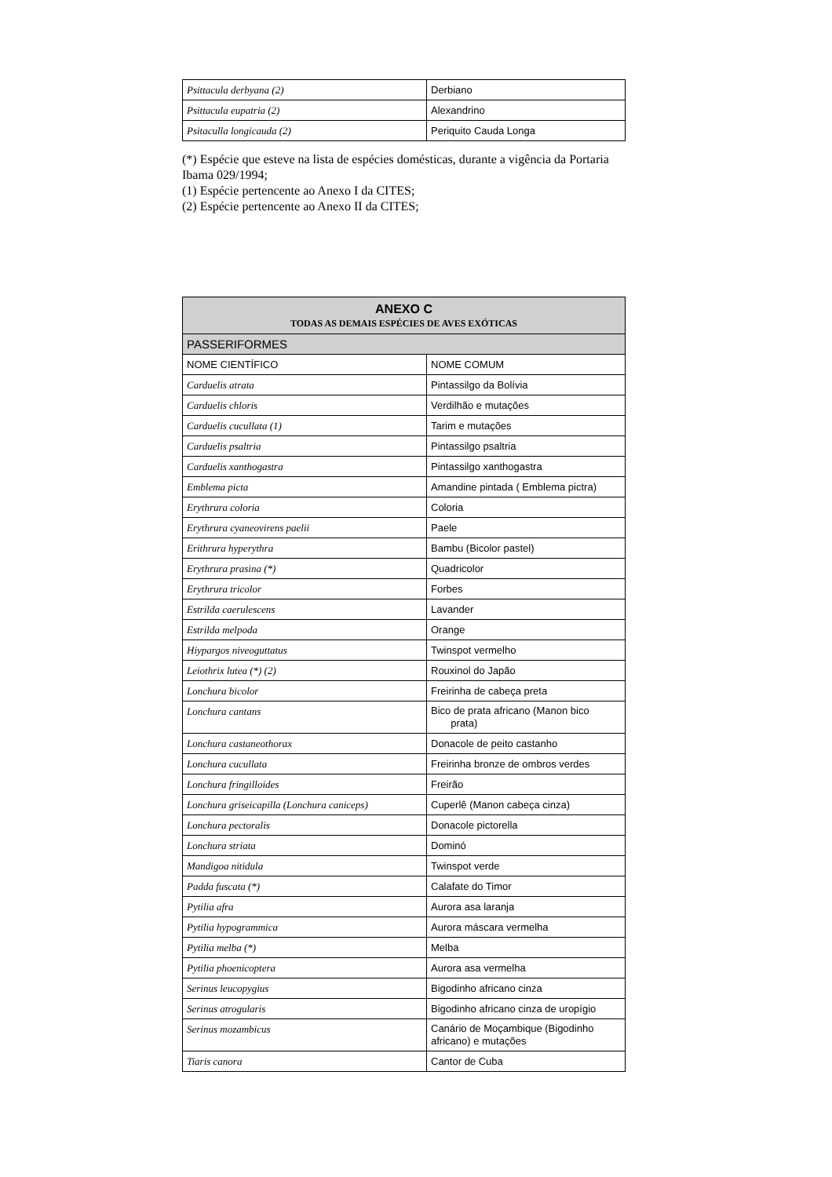| Psittacula derbyana (2) | Derbiano |
| Psittacula eupatria (2) | Alexandrino |
| Psitaculla longicauda (2) | Periquito Cauda Longa |
(*) Espécie que esteve na lista de espécies domésticas, durante a vigência da Portaria Ibama 029/1994;
(1) Espécie pertencente ao Anexo I da CITES;
(2) Espécie pertencente ao Anexo II da CITES;
| ANEXO C TODAS AS DEMAIS ESPÉCIES DE AVES EXÓTICAS | |
| --- | --- |
| PASSERIFORMES | |
| NOME CIENTÍFICO | NOME COMUM |
| Carduelis atrata | Pintassilgo da Bolívia |
| Carduelis chloris | Verdilhão e mutações |
| Carduelis cucullata (1) | Tarim e mutações |
| Carduelis psaltria | Pintassilgo psaltria |
| Carduelis xanthogastra | Pintassilgo xanthogastra |
| Emblema picta | Amandine pintada ( Emblema pictra) |
| Erythrura coloria | Coloria |
| Erythrura cyaneovirens paelii | Paele |
| Erithrura hyperythra | Bambu (Bicolor pastel) |
| Erythrura prasina (*) | Quadricolor |
| Erythrura tricolor | Forbes |
| Estrilda caerulescens | Lavander |
| Estrilda melpoda | Orange |
| Hiypargos niveoguttatus | Twinspot vermelho |
| Leiothrix lutea (*) (2) | Rouxinol do Japão |
| Lonchura bicolor | Freirinha de cabeça preta |
| Lonchura cantans | Bico de prata africano (Manon bico prata) |
| Lonchura castaneothorax | Donacole de peito castanho |
| Lonchura cucullata | Freirinha bronze de ombros verdes |
| Lonchura fringilloides | Freirão |
| Lonchura griseicapilla (Lonchura caniceps) | Cuperlê (Manon cabeça cinza) |
| Lonchura pectoralis | Donacole pictorella |
| Lonchura striata | Dominó |
| Mandigoa nitidula | Twinspot verde |
| Padda fuscata (*) | Calafate do Timor |
| Pytilia afra | Aurora asa laranja |
| Pytilia hypogrammica | Aurora máscara vermelha |
| Pytilia melba (*) | Melba |
| Pytilia phoenicoptera | Aurora asa vermelha |
| Serinus leucopygius | Bigodinho africano cinza |
| Serinus atrogularis | Bigodinho africano cinza de uropígio |
| Serinus mozambicus | Canário de Moçambique (Bigodinho africano) e mutações |
| Tiaris canora | Cantor de Cuba |